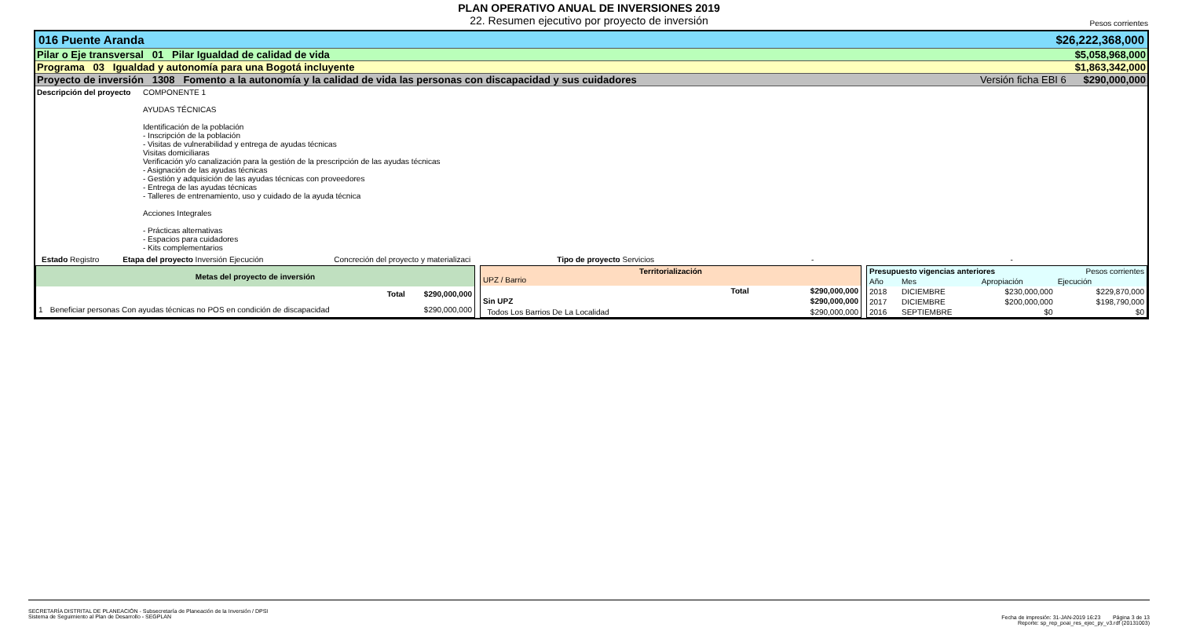PLAN OPERATIVO ANUAL DE INVERSIONES 2019
22. Resumen ejecutivo por proyecto de inversión Pesos corrientes
016 Puente Aranda $26,222,368,000
Pilar o Eje transversal 01 Pilar Igualdad de calidad de vida $5,058,968,000
Programa 03 Igualdad y autonomía para una Bogotá incluyente $1,863,342,000
Proyecto de inversión 1308 Fomento a la autonomía y la calidad de vida las personas con discapacidad y sus cuidadores Versión ficha EBI 6 $290,000,000
Descripción del proyecto
COMPONENTE 1
AYUDAS TÉCNICAS
Identificación de la población
- Inscripción de la población
- Visitas de vulnerabilidad y entrega de ayudas técnicas
Visitas domiciliaras
Verificación y/o canalización para la gestión de la prescripción de las ayudas técnicas
- Asignación de las ayudas técnicas
- Gestión y adquisición de las ayudas técnicas con proveedores
- Entrega de las ayudas técnicas
- Talleres de entrenamiento, uso y cuidado de la ayuda técnica
Acciones Integrales
- Prácticas alternativas
- Espacios para cuidadores
- Kits complementarios
Estado Registro Etapa del proyecto Inversión Ejecución Concreción del proyecto y materializaci Tipo de proyecto Servicios - -
| Metas del proyecto de inversión | | |
| --- | --- | --- |
| | Total | $290,000,000 |
| 1 | Beneficiar personas Con ayudas técnicas no POS en condición de discapacidad | $290,000,000 |
| Territorialización UPZ / Barrio | | |
| | Total | $290,000,000 |
| Sin UPZ | | $290,000,000 |
| Todos Los Barrios De La Localidad | | $290,000,000 |
| Presupuesto vigencias anteriores | | | Pesos corrientes |
| Año | Mes | Apropiación | Ejecución |
| 2018 | DICIEMBRE | $230,000,000 | $229,870,000 |
| 2017 | DICIEMBRE | $200,000,000 | $198,790,000 |
| 2016 | SEPTIEMBRE | $0 | $0 |
SECRETARÍA DISTRITAL DE PLANEACIÓN - Subsecretaría de Planeación de la Inversión / DPSI
Sistema de Seguimiento al Plan de Desarrollo - SEGPLAN
Fecha de impresión: 31-JAN-2019 16:23 Página 3 de 13
Reporte: sp_rep_poai_res_ejec_py_v3.rdf (20131003)